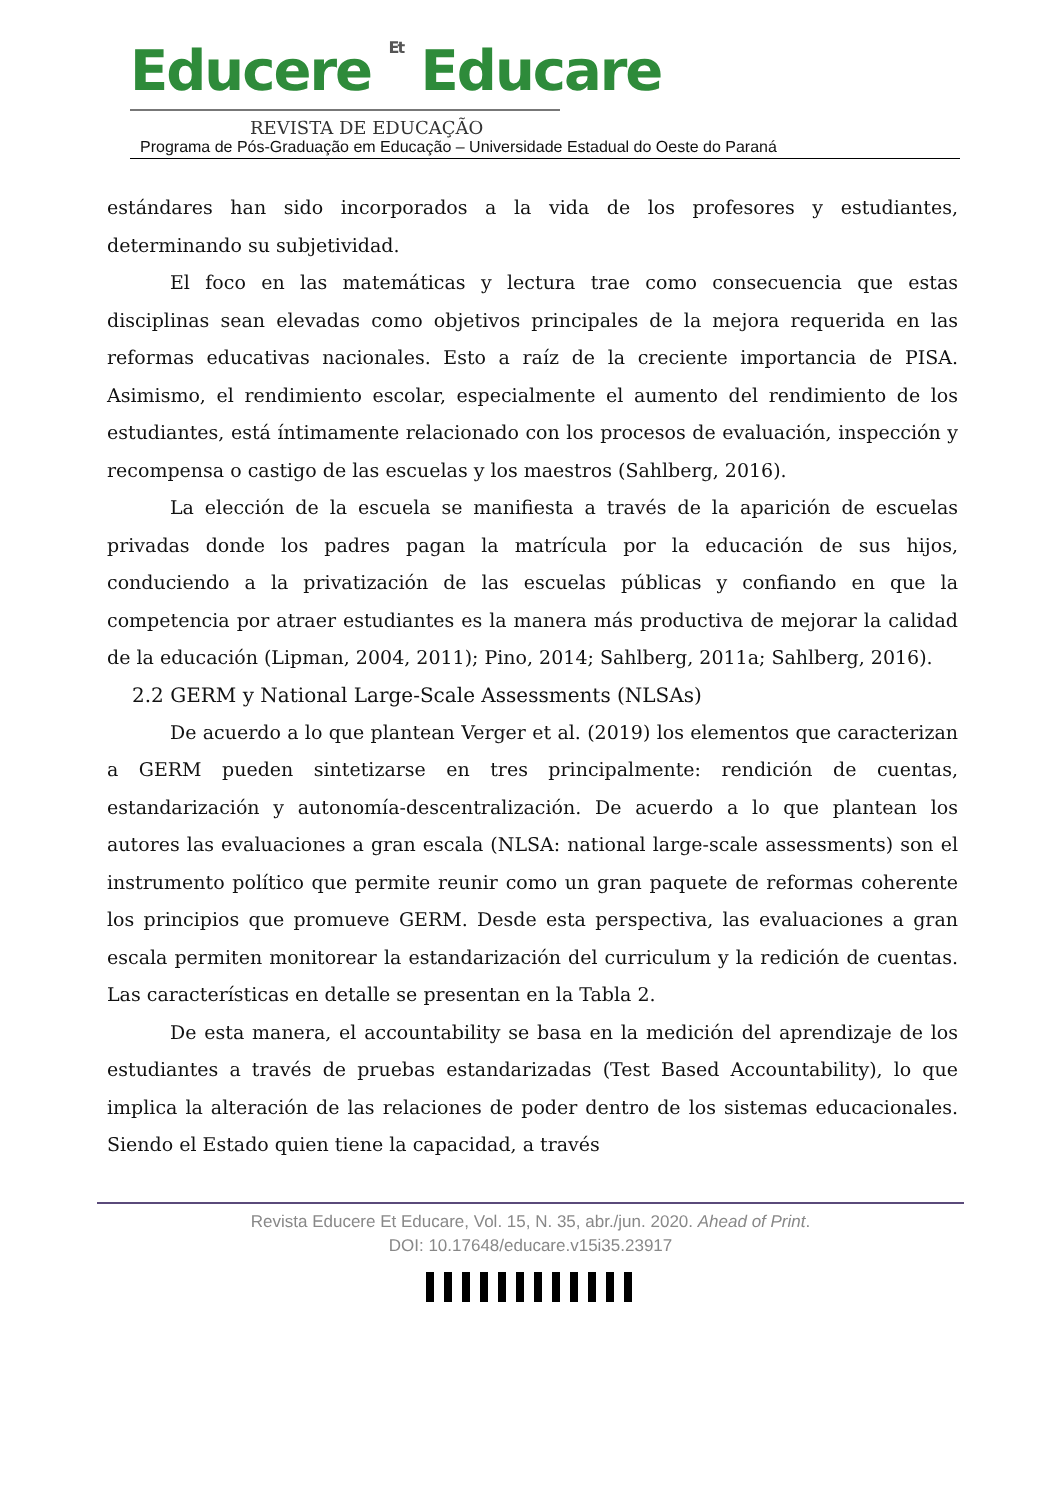Educere Et Educare
REVISTA DE EDUCAÇÃO
Programa de Pós-Graduação em Educação – Universidade Estadual do Oeste do Paraná
estándares han sido incorporados a la vida de los profesores y estudiantes, determinando su subjetividad.
El foco en las matemáticas y lectura trae como consecuencia que estas disciplinas sean elevadas como objetivos principales de la mejora requerida en las reformas educativas nacionales. Esto a raíz de la creciente importancia de PISA. Asimismo, el rendimiento escolar, especialmente el aumento del rendimiento de los estudiantes, está íntimamente relacionado con los procesos de evaluación, inspección y recompensa o castigo de las escuelas y los maestros (Sahlberg, 2016).
La elección de la escuela se manifiesta a través de la aparición de escuelas privadas donde los padres pagan la matrícula por la educación de sus hijos, conduciendo a la privatización de las escuelas públicas y confiando en que la competencia por atraer estudiantes es la manera más productiva de mejorar la calidad de la educación (Lipman, 2004, 2011); Pino, 2014; Sahlberg, 2011a; Sahlberg, 2016).
2.2 GERM y National Large-Scale Assessments (NLSAs)
De acuerdo a lo que plantean Verger et al. (2019) los elementos que caracterizan a GERM pueden sintetizarse en tres principalmente: rendición de cuentas, estandarización y autonomía-descentralización. De acuerdo a lo que plantean los autores las evaluaciones a gran escala (NLSA: national large-scale assessments) son el instrumento político que permite reunir como un gran paquete de reformas coherente los principios que promueve GERM. Desde esta perspectiva, las evaluaciones a gran escala permiten monitorear la estandarización del curriculum y la redición de cuentas. Las características en detalle se presentan en la Tabla 2.
De esta manera, el accountability se basa en la medición del aprendizaje de los estudiantes a través de pruebas estandarizadas (Test Based Accountability), lo que implica la alteración de las relaciones de poder dentro de los sistemas educacionales. Siendo el Estado quien tiene la capacidad, a través
Revista Educere Et Educare, Vol. 15, N. 35, abr./jun. 2020. Ahead of Print.
DOI: 10.17648/educare.v15i35.23917